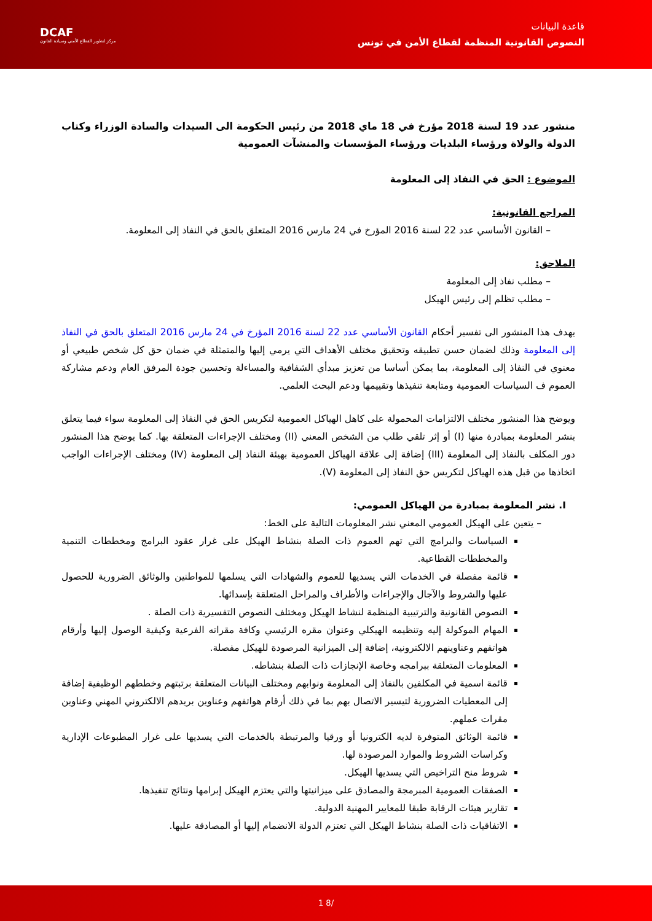قاعدة البيانات
النصوص القانونية المنظمة لقطاع الأمن في تونس
DCAF
مركز لتطوير القطاع الأمني وسيادة القانون
منشور عدد 19 لسنة 2018 مؤرخ في 18 ماي 2018 من رئيس الحكومة الى السيدات والسادة الوزراء وكتاب الدولة والولاة ورؤساء البلديات ورؤساء المؤسسات والمنشآت العمومية
الموضوع : الحق في النفاذ إلى المعلومة
المراجع القانونية:
– القانون الأساسي عدد 22 لسنة 2016 المؤرخ في 24 مارس 2016 المتعلق بالحق في النفاذ إلى المعلومة.
الملاحق:
– مطلب نفاذ إلى المعلومة
– مطلب تظلم إلى رئيس الهيكل
يهدف هذا المنشور الى تفسير أحكام القانون الأساسي عدد 22 لسنة 2016 المؤرخ في 24 مارس 2016 المتعلق بالحق في النفاذ إلى المعلومة وذلك لضمان حسن تطبيقه وتحقيق مختلف الأهداف التي يرمي إليها والمتمثلة في ضمان حق كل شخص طبيعي أو معنوي في النفاذ إلى المعلومة، بما يمكن أساسا من تعزيز مبدأي الشفافية والمساءلة وتحسين جودة المرفق العام ودعم مشاركة العموم ف السياسات العمومية ومتابعة تنفيذها وتقييمها ودعم البحث العلمي.
ويوضح هذا المنشور مختلف الالتزامات المحمولة على كاهل الهياكل العمومية لتكريس الحق في النفاذ إلى المعلومة سواء فيما يتعلق بنشر المعلومة بمبادرة منها (I) أو إثر تلقي طلب من الشخص المعني (II) ومختلف الإجراءات المتعلقة بها. كما يوضح هذا المنشور دور المكلف بالنفاذ إلى المعلومة (III) إضافة إلى علاقة الهياكل العمومية بهيئة النفاذ إلى المعلومة (IV) ومختلف الإجراءات الواجب اتخاذها من قبل هذه الهياكل لتكريس حق النفاذ إلى المعلومة (V).
I. نشر المعلومة بمبادرة من الهياكل العمومي:
– يتعين على الهيكل العمومي المعني نشر المعلومات التالية على الخط:
السياسات والبرامج التي تهم العموم ذات الصلة بنشاط الهيكل على غرار عقود البرامج ومخططات التنمية والمخططات القطاعية.
قائمة مفصلة في الخدمات التي يسديها للعموم والشهادات التي يسلمها للمواطنين والوثائق الضرورية للحصول عليها والشروط والآجال والإجراءات والأطراف والمراحل المتعلقة بإسدائها.
النصوص القانونية والترتيبية المنظمة لنشاط الهيكل ومختلف النصوص التفسيرية ذات الصلة .
المهام الموكولة إليه وتنظيمه الهيكلي وعنوان مقره الرئيسي وكافة مقراته الفرعية وكيفية الوصول إليها وأرقام هواتفهم وعناوينهم الالكترونية، إضافة إلى الميزانية المرصودة للهيكل مفصلة.
المعلومات المتعلقة ببرامجه وخاصة الإنجازات ذات الصلة بنشاطه.
قائمة اسمية في المكلفين بالنفاذ إلى المعلومة ونوابهم ومختلف البيانات المتعلقة برتبتهم وخططهم الوظيفية إضافة إلى المعطيات الضرورية لتيسير الاتصال بهم بما في ذلك أرقام هواتفهم وعناوين بريدهم الالكتروني المهني وعناوين مقرات عملهم.
قائمة الوثائق المتوفرة لديه الكترونيا أو ورقيا والمرتبطة بالخدمات التي يسديها على غرار المطبوعات الإدارية وكراسات الشروط والموارد المرصودة لها.
شروط منح التراخيص التي يسديها الهيكل.
الصفقات العمومية المبرمجة والمصادق على ميزانيتها والتي يعتزم الهيكل إبرامها ونتائج تنفيذها.
تقارير هيئات الرقابة طبقا للمعايير المهنية الدولية.
الاتفاقيات ذات الصلة بنشاط الهيكل التي تعتزم الدولة الانضمام إليها أو المصادقة عليها.
1 8/